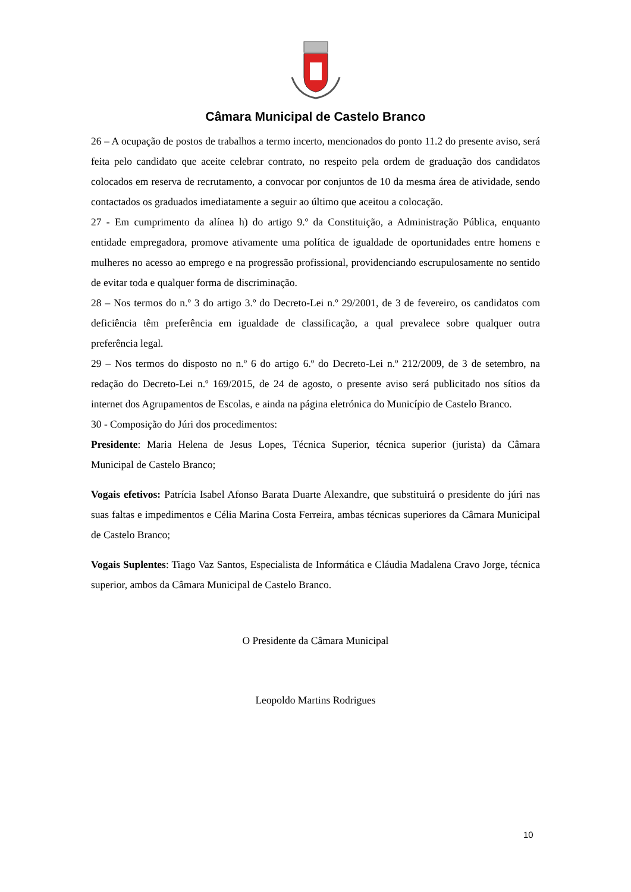Câmara Municipal de Castelo Branco
26 – A ocupação de postos de trabalhos a termo incerto, mencionados do ponto 11.2 do presente aviso, será feita pelo candidato que aceite celebrar contrato, no respeito pela ordem de graduação dos candidatos colocados em reserva de recrutamento, a convocar por conjuntos de 10 da mesma área de atividade, sendo contactados os graduados imediatamente a seguir ao último que aceitou a colocação.
27 - Em cumprimento da alínea h) do artigo 9.º da Constituição, a Administração Pública, enquanto entidade empregadora, promove ativamente uma política de igualdade de oportunidades entre homens e mulheres no acesso ao emprego e na progressão profissional, providenciando escrupulosamente no sentido de evitar toda e qualquer forma de discriminação.
28 – Nos termos do n.º 3 do artigo 3.º do Decreto-Lei n.º 29/2001, de 3 de fevereiro, os candidatos com deficiência têm preferência em igualdade de classificação, a qual prevalece sobre qualquer outra preferência legal.
29 – Nos termos do disposto no n.º 6 do artigo 6.º do Decreto-Lei n.º 212/2009, de 3 de setembro, na redação do Decreto-Lei n.º 169/2015, de 24 de agosto, o presente aviso será publicitado nos sítios da internet dos Agrupamentos de Escolas, e ainda na página eletrónica do Município de Castelo Branco.
30 - Composição do Júri dos procedimentos:
Presidente: Maria Helena de Jesus Lopes, Técnica Superior, técnica superior (jurista) da Câmara Municipal de Castelo Branco;
Vogais efetivos: Patrícia Isabel Afonso Barata Duarte Alexandre, que substituirá o presidente do júri nas suas faltas e impedimentos e Célia Marina Costa Ferreira, ambas técnicas superiores da Câmara Municipal de Castelo Branco;
Vogais Suplentes: Tiago Vaz Santos, Especialista de Informática e Cláudia Madalena Cravo Jorge, técnica superior, ambos da Câmara Municipal de Castelo Branco.
O Presidente da Câmara Municipal
Leopoldo Martins Rodrigues
10